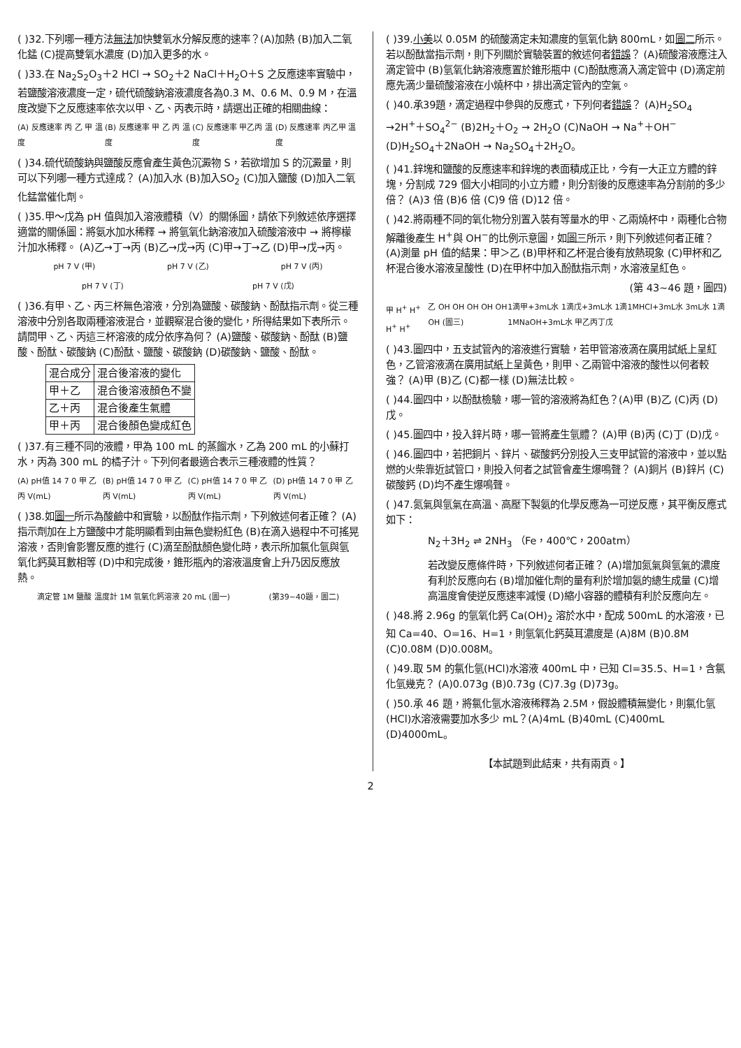( )32.下列哪一種方法無法加快雙氧水分解反應的速率？(A)加熱 (B)加入二氧化錳 (C)提高雙氧水濃度 (D)加入更多的水。
( )33.在 Na<sub>2</sub>S<sub>2</sub>O<sub>3</sub>＋2 HCl → SO<sub>2</sub>＋2 NaCl＋H<sub>2</sub>O＋S 之反應速率實驗中，若鹽酸溶液濃度一定，硫代硫酸鈉溶液濃度各為0.3 M、0.6 M、0.9 M，在溫度改變下之反應速率依次以甲、乙、丙表示時，請選出正確的相關曲線：
(A) 反應速率 丙 乙 甲 溫度 (B) 反應速率 甲 乙 丙 溫度 (C) 反應速率 甲乙丙 溫度 (D) 反應速率 丙乙甲 溫度
( )34.硫代硫酸鈉與鹽酸反應會產生黃色沉澱物 S，若欲增加 S 的沉澱量，則可以下列哪一種方式達成？ (A)加入水 (B)加入SO<sub>2</sub> (C)加入鹽酸 (D)加入二氧化錳當催化劑。
( )35.甲～戊為 pH 值與加入溶液體積（V）的關係圖，請依下列敘述依序選擇適當的關係圖：將氨水加水稀釋 → 將氫氧化鈉溶液加入硫酸溶液中 → 將檸檬汁加水稀釋。 (A)乙→丁→丙 (B)乙→戊→丙 (C)甲→丁→乙 (D)甲→戊→丙。
pH 7 V (甲) pH 7 V (乙) pH 7 V (丙)
pH 7 V (丁) pH 7 V (戊)
( )36.有甲、乙、丙三杯無色溶液，分別為鹽酸、碳酸鈉、酚酞指示劑。從三種溶液中分別各取兩種溶液混合，並觀察混合後的變化，所得結果如下表所示。請問甲、乙、丙這三杯溶液的成分依序為何？ (A)鹽酸、碳酸鈉、酚酞 (B)鹽酸、酚酞、碳酸鈉 (C)酚酞、鹽酸、碳酸鈉 (D)碳酸鈉、鹽酸、酚酞。
| 混合成分 | 混合後溶液的變化 |
| 甲＋乙 | 混合後溶液顏色不變 |
| 乙＋丙 | 混合後產生氣體 |
| 甲＋丙 | 混合後顏色變成紅色 |
( )37.有三種不同的液體，甲為 100 mL 的蒸餾水，乙為 200 mL 的小蘇打水，丙為 300 mL 的橘子汁。下列何者最適合表示三種液體的性質？
(A) pH值 14 7 0 甲 乙 丙 V(mL) (B) pH值 14 7 0 甲 乙 丙 V(mL) (C) pH值 14 7 0 甲 乙 丙 V(mL) (D) pH值 14 7 0 甲 乙 丙 V(mL)
( )38.如圖一所示為酸鹼中和實驗，以酚酞作指示劑，下列敘述何者正確？ (A)指示劑加在上方鹽酸中才能明顯看到由無色變粉紅色 (B)在滴入過程中不可搖晃溶液，否則會影響反應的進行 (C)滴至酚酞顏色變化時，表示所加氯化氫與氫氧化鈣莫耳數相等 (D)中和完成後，錐形瓶內的溶液溫度會上升乃因反應放熱。
滴定管 1M 鹽酸 溫度計 1M 氫氧化鈣溶液 20 mL (圖一) (第39~40題，圖二)
( )39.小美以 0.05M 的硫酸滴定未知濃度的氫氧化鈉 800mL，如圖二所示。若以酚酞當指示劑，則下列關於實驗裝置的敘述何者錯誤？ (A)硫酸溶液應注入滴定管中 (B)氫氧化鈉溶液應置於錐形瓶中 (C)酚酞應滴入滴定管中 (D)滴定前應先滴少量硫酸溶液在小燒杯中，排出滴定管內的空氣。
( )40.承39題，滴定過程中參與的反應式，下列何者錯誤？ (A)H<sub>2</sub>SO<sub>4</sub> →2H<sup>+</sup>＋SO<sub>4</sub><sup>2−</sup> (B)2H<sub>2</sub>＋O<sub>2</sub> → 2H<sub>2</sub>O (C)NaOH → Na<sup>+</sup>＋OH<sup>−</sup> (D)H<sub>2</sub>SO<sub>4</sub>＋2NaOH → Na<sub>2</sub>SO<sub>4</sub>＋2H<sub>2</sub>O。
( )41.鋅塊和鹽酸的反應速率和鋅塊的表面積成正比，今有一大正立方體的鋅塊，分割成 729 個大小相同的小立方體，則分割後的反應速率為分割前的多少倍？ (A)3 倍 (B)6 倍 (C)9 倍 (D)12 倍。
( )42.將兩種不同的氧化物分別置入裝有等量水的甲、乙兩燒杯中，兩種化合物解離後產生 H<sup>+</sup>與 OH<sup>−</sup>的比例示意圖，如圖三所示，則下列敘述何者正確？ (A)測量 pH 值的結果：甲＞乙 (B)甲杯和乙杯混合後有放熱現象 (C)甲杯和乙杯混合後水溶液呈酸性 (D)在甲杯中加入酚酞指示劑，水溶液呈紅色。
(第 43~46 題，圖四)
甲 H<sup>+</sup> H<sup>+</sup> H<sup>+</sup> H<sup>+</sup> 乙 OH OH OH OH OH OH (圖三) 1滴甲+3mL水 1滴戊+3mL水 1滴1MHCl+3mL水 3mL水 1滴1MNaOH+3mL水 甲乙丙丁戊
( )43.圖四中，五支試管內的溶液進行實驗，若甲管溶液滴在廣用試紙上呈紅色，乙管溶液滴在廣用試紙上呈黃色，則甲、乙兩管中溶液的酸性以何者較強？ (A)甲 (B)乙 (C)都一樣 (D)無法比較。
( )44.圖四中，以酚酞檢驗，哪一管的溶液將為紅色？(A)甲 (B)乙 (C)丙 (D)戊。
( )45.圖四中，投入鋅片時，哪一管將產生氫體？ (A)甲 (B)丙 (C)丁 (D)戊。
( )46.圖四中，若把銅片、鋅片、碳酸鈣分別投入三支甲試管的溶液中，並以點燃的火柴靠近試管口，則投入何者之試管會產生爆鳴聲？ (A)銅片 (B)鋅片 (C)碳酸鈣 (D)均不產生爆鳴聲。
( )47.氮氣與氫氣在高溫、高壓下製氨的化學反應為一可逆反應，其平衡反應式如下：
N<sub>2</sub>＋3H<sub>2</sub> ⇌ 2NH<sub>3</sub> （Fe，400℃，200atm）
若改變反應條件時，下列敘述何者正確？ (A)增加氮氣與氫氣的濃度有利於反應向右 (B)增加催化劑的量有利於增加氨的總生成量 (C)增高溫度會使逆反應速率減慢 (D)縮小容器的體積有利於反應向左。
( )48.將 2.96g 的氫氧化鈣 Ca(OH)<sub>2</sub> 溶於水中，配成 500mL 的水溶液，已知 Ca=40、O=16、H=1，則氫氧化鈣莫耳濃度是 (A)8M (B)0.8M (C)0.08M (D)0.008M。
( )49.取 5M 的氯化氫(HCl)水溶液 400mL 中，已知 Cl=35.5、H=1，含氯化氫幾克？ (A)0.073g (B)0.73g (C)7.3g (D)73g。
( )50.承 46 題，將氯化氫水溶液稀釋為 2.5M，假設體積無變化，則氯化氫(HCl)水溶液需要加水多少 mL？(A)4mL (B)40mL (C)400mL (D)4000mL。
【本試題到此結束，共有兩頁。】
2